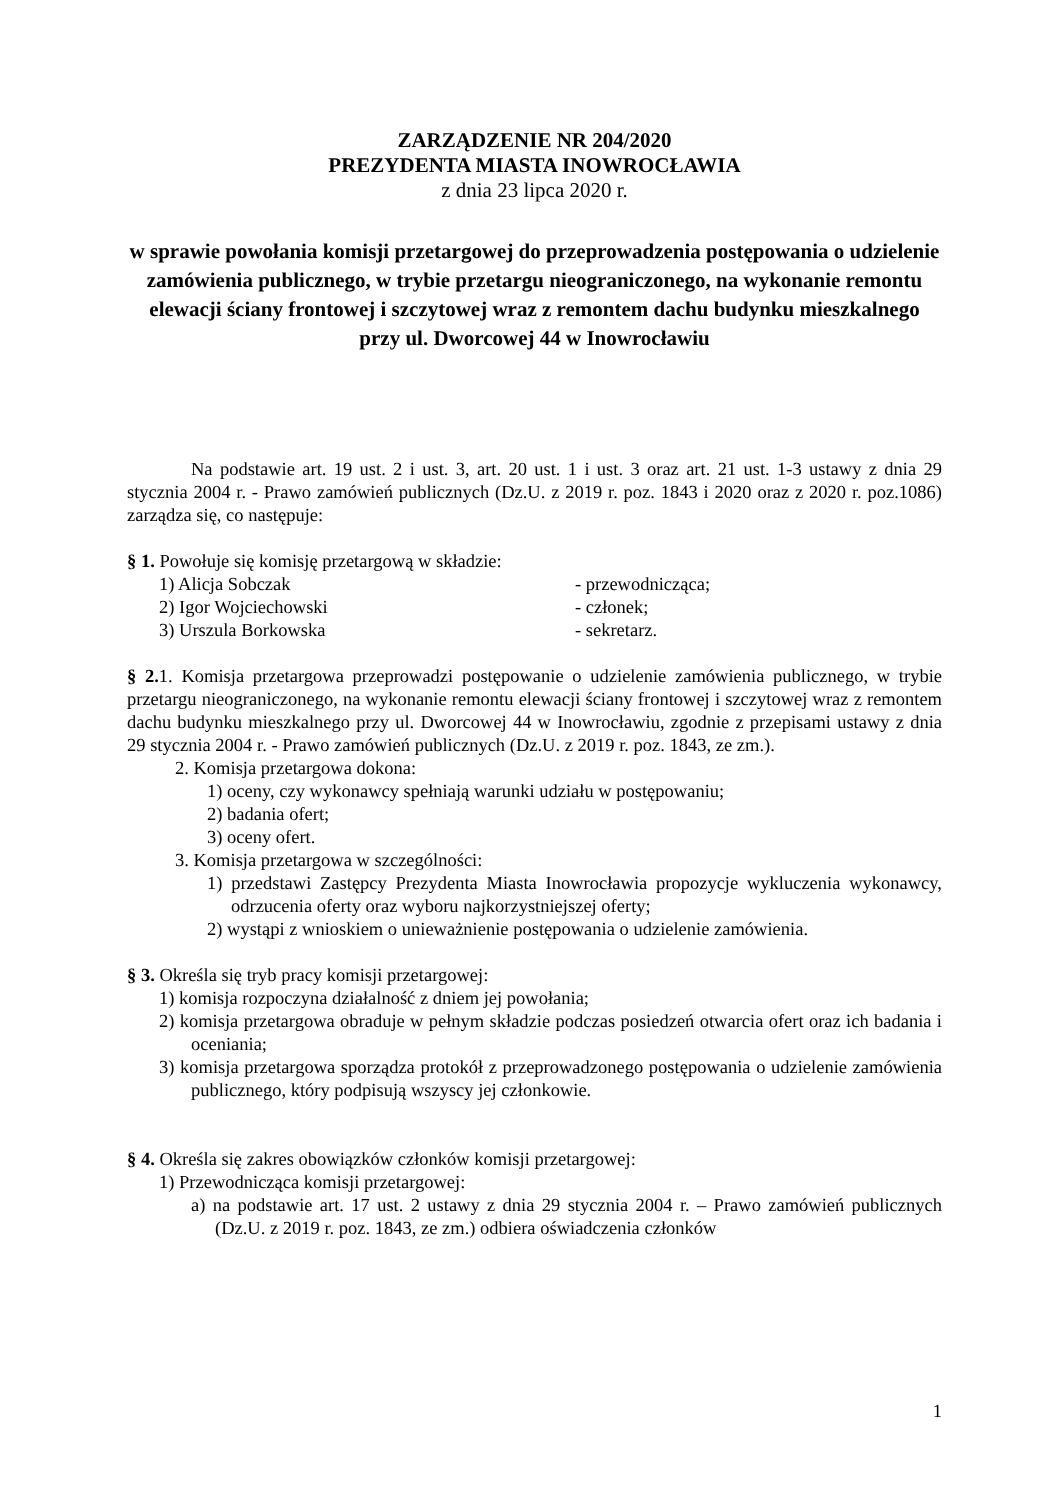ZARZĄDZENIE NR 204/2020
PREZYDENTA MIASTA INOWROCŁAWIA
z dnia 23 lipca 2020 r.
w sprawie powołania komisji przetargowej do przeprowadzenia postępowania o udzielenie zamówienia publicznego, w trybie przetargu nieograniczonego, na wykonanie remontu elewacji ściany frontowej i szczytowej wraz z remontem dachu budynku mieszkalnego przy ul. Dworcowej 44 w Inowrocławiu
Na podstawie art. 19 ust. 2 i ust. 3, art. 20 ust. 1 i ust. 3 oraz art. 21 ust. 1-3 ustawy z dnia 29 stycznia 2004 r. - Prawo zamówień publicznych (Dz.U. z 2019 r. poz. 1843 i 2020 oraz z 2020 r. poz.1086) zarządza się, co następuje:
§ 1. Powołuje się komisję przetargową w składzie:
1) Alicja Sobczak - przewodnicząca;
2) Igor Wojciechowski - członek;
3) Urszula Borkowska - sekretarz.
§ 2. 1. Komisja przetargowa przeprowadzi postępowanie o udzielenie zamówienia publicznego, w trybie przetargu nieograniczonego, na wykonanie remontu elewacji ściany frontowej i szczytowej wraz z remontem dachu budynku mieszkalnego przy ul. Dworcowej 44 w Inowrocławiu, zgodnie z przepisami ustawy z dnia 29 stycznia 2004 r. - Prawo zamówień publicznych (Dz.U. z 2019 r. poz. 1843, ze zm.).
2. Komisja przetargowa dokona:
1) oceny, czy wykonawcy spełniają warunki udziału w postępowaniu;
2) badania ofert;
3) oceny ofert.
3. Komisja przetargowa w szczególności:
1) przedstawi Zastępcy Prezydenta Miasta Inowrocławia propozycje wykluczenia wykonawcy, odrzucenia oferty oraz wyboru najkorzystniejszej oferty;
2) wystąpi z wnioskiem o unieważnienie postępowania o udzielenie zamówienia.
§ 3. Określa się tryb pracy komisji przetargowej:
1) komisja rozpoczyna działalność z dniem jej powołania;
2) komisja przetargowa obraduje w pełnym składzie podczas posiedzeń otwarcia ofert oraz ich badania i oceniania;
3) komisja przetargowa sporządza protokół z przeprowadzonego postępowania o udzielenie zamówienia publicznego, który podpisują wszyscy jej członkowie.
§ 4. Określa się zakres obowiązków członków komisji przetargowej:
1) Przewodnicząca komisji przetargowej:
a) na podstawie art. 17 ust. 2 ustawy z dnia 29 stycznia 2004 r. – Prawo zamówień publicznych (Dz.U. z 2019 r. poz. 1843, ze zm.) odbiera oświadczenia członków
1